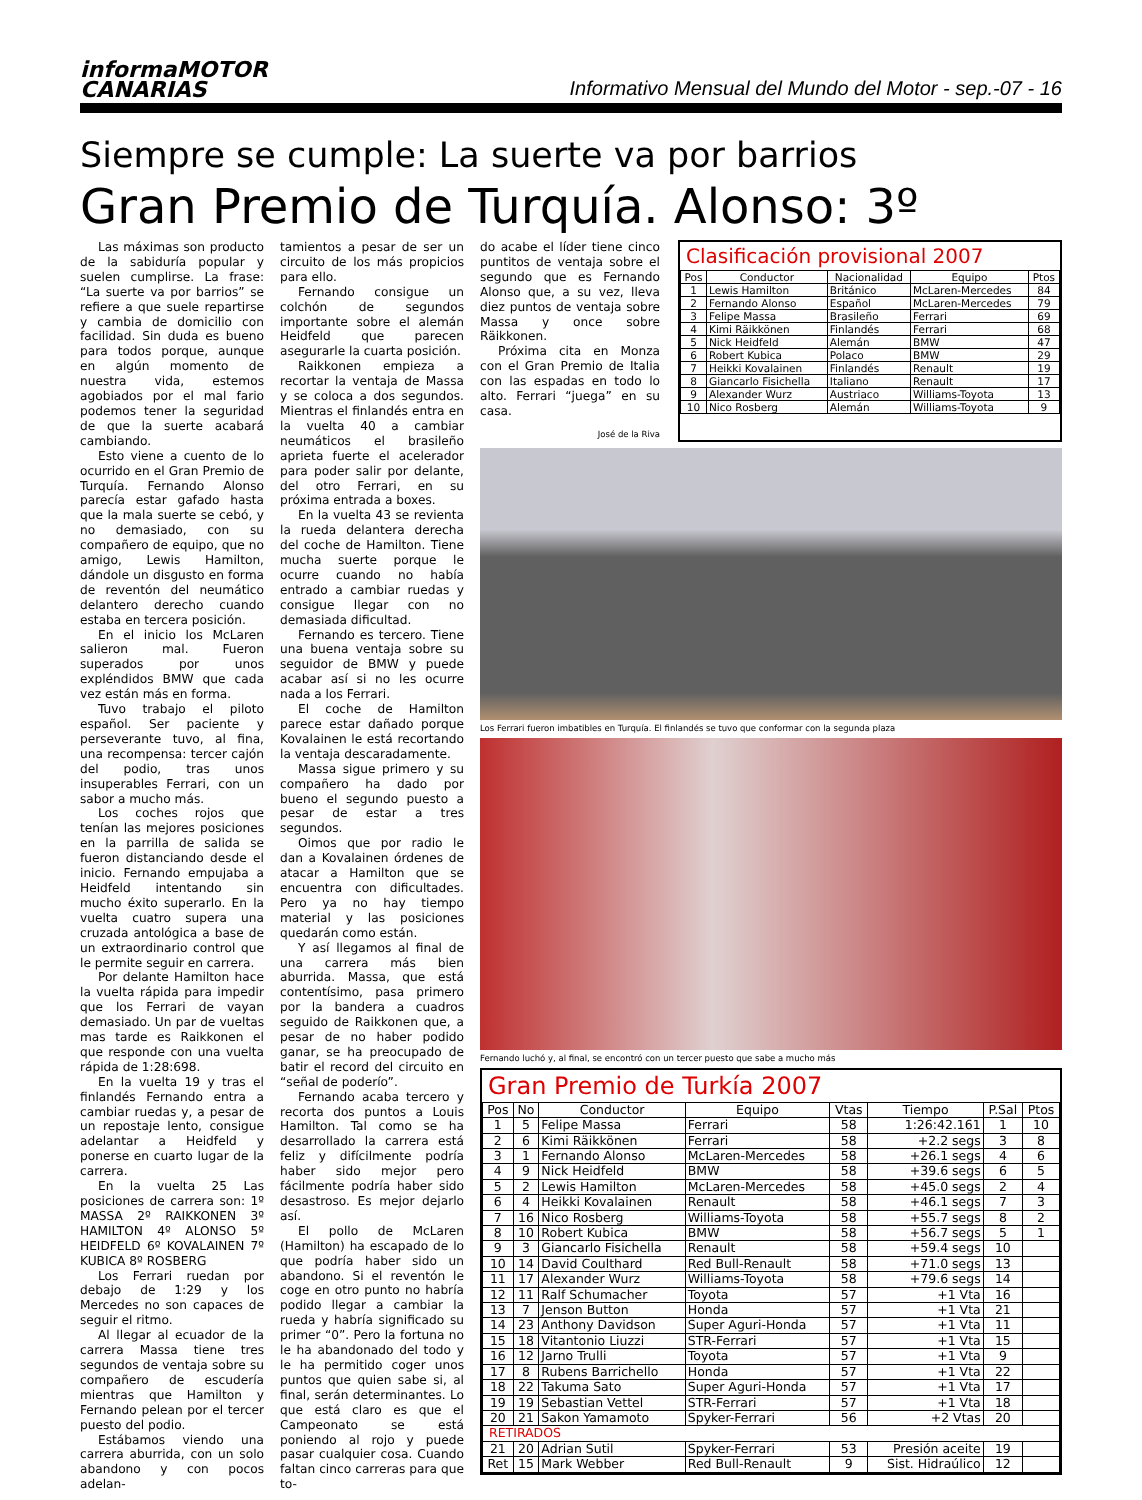informaMOTOR
CANARIAS
Informativo Mensual del Mundo del Motor - sep.-07 - 16
Siempre se cumple: La suerte va por barrios
Gran Premio de Turquía. Alonso: 3º
Las máximas son producto de la sabiduría popular y suelen cumplirse. La frase: “La suerte va por barrios” se refiere a que suele repartirse y cambia de domicilio con facilidad. Sin duda es bueno para todos porque, aunque en algún momento de nuestra vida, estemos agobiados por el mal fario podemos tener la seguridad de que la suerte acabará cambiando.
Esto viene a cuento de lo ocurrido en el Gran Premio de Turquía. Fernando Alonso parecía estar gafado hasta que la mala suerte se cebó, y no demasiado, con su compañero de equipo, que no amigo, Lewis Hamilton, dándole un disgusto en forma de reventón del neumático delantero derecho cuando estaba en tercera posición.
En el inicio los McLaren salieron mal. Fueron superados por unos expléndidos BMW que cada vez están más en forma.
Tuvo trabajo el piloto español. Ser paciente y perseverante tuvo, al fina, una recompensa: tercer cajón del podio, tras unos insuperables Ferrari, con un sabor a mucho más.
Los coches rojos que tenían las mejores posiciones en la parrilla de salida se fueron distanciando desde el inicio. Fernando empujaba a Heidfeld intentando sin mucho éxito superarlo. En la vuelta cuatro supera una cruzada antológica a base de un extraordinario control que le permite seguir en carrera.
Por delante Hamilton hace la vuelta rápida para impedir que los Ferrari de vayan demasiado. Un par de vueltas mas tarde es Raikkonen el que responde con una vuelta rápida de 1:28:698.
En la vuelta 19 y tras el finlandés Fernando entra a cambiar ruedas y, a pesar de un repostaje lento, consigue adelantar a Heidfeld y ponerse en cuarto lugar de la carrera.
En la vuelta 25 Las posiciones de carrera son: 1º MASSA 2º RAIKKONEN 3º HAMILTON 4º ALONSO 5º HEIDFELD 6º KOVALAINEN 7º KUBICA 8º ROSBERG
Los Ferrari ruedan por debajo de 1:29 y los Mercedes no son capaces de seguir el ritmo.
Al llegar al ecuador de la carrera Massa tiene tres segundos de ventaja sobre su compañero de escudería mientras que Hamilton y Fernando pelean por el tercer puesto del podio.
Estábamos viendo una carrera aburrida, con un solo abandono y con pocos adelan-
tamientos a pesar de ser un circuito de los más propicios para ello.
Fernando consigue un colchón de segundos importante sobre el alemán Heidfeld que parecen asegurarle la cuarta posición.
Raikkonen empieza a recortar la ventaja de Massa y se coloca a dos segundos. Mientras el finlandés entra en la vuelta 40 a cambiar neumáticos el brasileño aprieta fuerte el acelerador para poder salir por delante, del otro Ferrari, en su próxima entrada a boxes.
En la vuelta 43 se revienta la rueda delantera derecha del coche de Hamilton. Tiene mucha suerte porque le ocurre cuando no había entrado a cambiar ruedas y consigue llegar con no demasiada dificultad.
Fernando es tercero. Tiene una buena ventaja sobre su seguidor de BMW y puede acabar así si no les ocurre nada a los Ferrari.
El coche de Hamilton parece estar dañado porque Kovalainen le está recortando la ventaja descaradamente.
Massa sigue primero y su compañero ha dado por bueno el segundo puesto a pesar de estar a tres segundos.
Oimos que por radio le dan a Kovalainen órdenes de atacar a Hamilton que se encuentra con dificultades. Pero ya no hay tiempo material y las posiciones quedarán como están.
Y así llegamos al final de una carrera más bien aburrida. Massa, que está contentísimo, pasa primero por la bandera a cuadros seguido de Raikkonen que, a pesar de no haber podido ganar, se ha preocupado de batir el record del circuito en “señal de poderío”.
Fernando acaba tercero y recorta dos puntos a Louis Hamilton. Tal como se ha desarrollado la carrera está feliz y difícilmente podría haber sido mejor pero fácilmente podría haber sido desastroso. Es mejor dejarlo así.
El pollo de McLaren (Hamilton) ha escapado de lo que podría haber sido un abandono. Si el reventón le coge en otro punto no habría podido llegar a cambiar la rueda y habría significado su primer “0”. Pero la fortuna no le ha abandonado del todo y le ha permitido coger unos puntos que quien sabe si, al final, serán determinantes. Lo que está claro es que el Campeonato se está poniendo al rojo y puede pasar cualquier cosa. Cuando faltan cinco carreras para que to-
do acabe el líder tiene cinco puntitos de ventaja sobre el segundo que es Fernando Alonso que, a su vez, lleva diez puntos de ventaja sobre Massa y once sobre Räikkonen.
Próxima cita en Monza con el Gran Premio de Italia con las espadas en todo lo alto. Ferrari “juega” en su casa.
José de la Riva
Clasificación provisional 2007
| Pos | Conductor | Nacionalidad | Equipo | Ptos |
| --- | --- | --- | --- | --- |
| 1 | Lewis Hamilton | Británico | McLaren-Mercedes | 84 |
| 2 | Fernando Alonso | Español | McLaren-Mercedes | 79 |
| 3 | Felipe Massa | Brasileño | Ferrari | 69 |
| 4 | Kimi Räikkönen | Finlandés | Ferrari | 68 |
| 5 | Nick Heidfeld | Alemán | BMW | 47 |
| 6 | Robert Kubica | Polaco | BMW | 29 |
| 7 | Heikki Kovalainen | Finlandés | Renault | 19 |
| 8 | Giancarlo Fisichella | Italiano | Renault | 17 |
| 9 | Alexander Wurz | Austriaco | Williams-Toyota | 13 |
| 10 | Nico Rosberg | Alemán | Williams-Toyota | 9 |
Los Ferrari fueron imbatibles en Turquía. El finlandés se tuvo que conformar con la segunda plaza
Fernando luchó y, al final, se encontró con un tercer puesto que sabe a mucho más
Gran Premio de Turkía 2007
| Pos | No | Conductor | Equipo | Vtas | Tiempo | P.Sal | Ptos |
| --- | --- | --- | --- | --- | --- | --- | --- |
| 1 | 5 | Felipe Massa | Ferrari | 58 | 1:26:42.161 | 1 | 10 |
| 2 | 6 | Kimi Räikkönen | Ferrari | 58 | +2.2 segs | 3 | 8 |
| 3 | 1 | Fernando Alonso | McLaren-Mercedes | 58 | +26.1 segs | 4 | 6 |
| 4 | 9 | Nick Heidfeld | BMW | 58 | +39.6 segs | 6 | 5 |
| 5 | 2 | Lewis Hamilton | McLaren-Mercedes | 58 | +45.0 segs | 2 | 4 |
| 6 | 4 | Heikki Kovalainen | Renault | 58 | +46.1 segs | 7 | 3 |
| 7 | 16 | Nico Rosberg | Williams-Toyota | 58 | +55.7 segs | 8 | 2 |
| 8 | 10 | Robert Kubica | BMW | 58 | +56.7 segs | 5 | 1 |
| 9 | 3 | Giancarlo Fisichella | Renault | 58 | +59.4 segs | 10 | |
| 10 | 14 | David Coulthard | Red Bull-Renault | 58 | +71.0 segs | 13 | |
| 11 | 17 | Alexander Wurz | Williams-Toyota | 58 | +79.6 segs | 14 | |
| 12 | 11 | Ralf Schumacher | Toyota | 57 | +1 Vta | 16 | |
| 13 | 7 | Jenson Button | Honda | 57 | +1 Vta | 21 | |
| 14 | 23 | Anthony Davidson | Super Aguri-Honda | 57 | +1 Vta | 11 | |
| 15 | 18 | Vitantonio Liuzzi | STR-Ferrari | 57 | +1 Vta | 15 | |
| 16 | 12 | Jarno Trulli | Toyota | 57 | +1 Vta | 9 | |
| 17 | 8 | Rubens Barrichello | Honda | 57 | +1 Vta | 22 | |
| 18 | 22 | Takuma Sato | Super Aguri-Honda | 57 | +1 Vta | 17 | |
| 19 | 19 | Sebastian Vettel | STR-Ferrari | 57 | +1 Vta | 18 | |
| 20 | 21 | Sakon Yamamoto | Spyker-Ferrari | 56 | +2 Vtas | 20 | |
| RETIRADOS | | | | | | | |
| 21 | 20 | Adrian Sutil | Spyker-Ferrari | 53 | Presión aceite | 19 | |
| Ret | 15 | Mark Webber | Red Bull-Renault | 9 | Sist. Hidraúlico | 12 | |